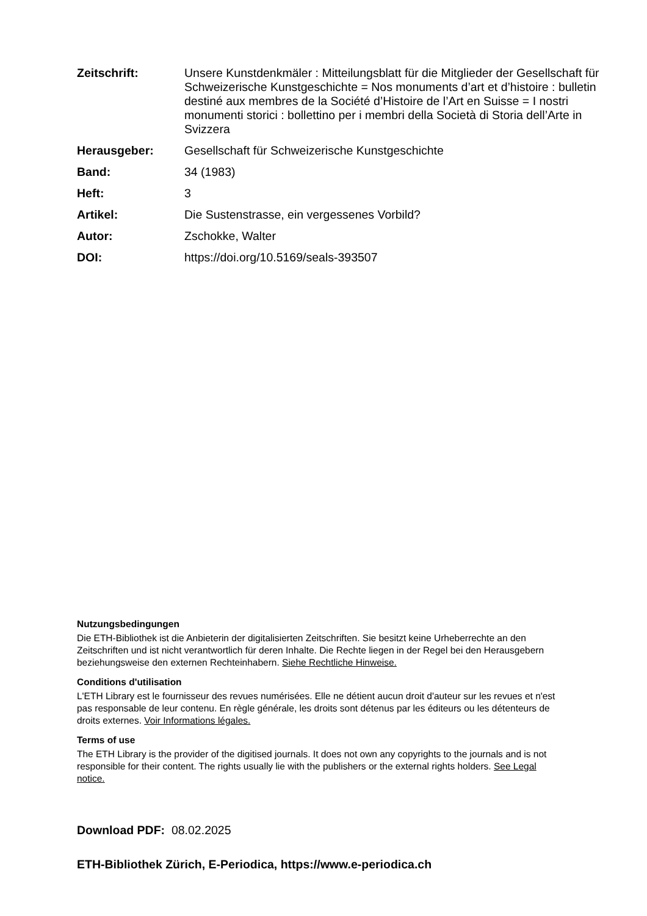| Zeitschrift: | Unsere Kunstdenkmäler : Mitteilungsblatt für die Mitglieder der Gesellschaft für Schweizerische Kunstgeschichte = Nos monuments d’art et d’histoire : bulletin destiné aux membres de la Société d’Histoire de l’Art en Suisse = I nostri monumenti storici : bollettino per i membri della Società di Storia dell’Arte in Svizzera |
| Herausgeber: | Gesellschaft für Schweizerische Kunstgeschichte |
| Band: | 34 (1983) |
| Heft: | 3 |
| Artikel: | Die Sustenstrasse, ein vergessenes Vorbild? |
| Autor: | Zschokke, Walter |
| DOI: | https://doi.org/10.5169/seals-393507 |
Nutzungsbedingungen
Die ETH-Bibliothek ist die Anbieterin der digitalisierten Zeitschriften. Sie besitzt keine Urheberrechte an den Zeitschriften und ist nicht verantwortlich für deren Inhalte. Die Rechte liegen in der Regel bei den Herausgebern beziehungsweise den externen Rechteinhabern. Siehe Rechtliche Hinweise.
Conditions d'utilisation
L'ETH Library est le fournisseur des revues numérisées. Elle ne détient aucun droit d'auteur sur les revues et n'est pas responsable de leur contenu. En règle générale, les droits sont détenus par les éditeurs ou les détenteurs de droits externes. Voir Informations légales.
Terms of use
The ETH Library is the provider of the digitised journals. It does not own any copyrights to the journals and is not responsible for their content. The rights usually lie with the publishers or the external rights holders. See Legal notice.
Download PDF: 08.02.2025
ETH-Bibliothek Zürich, E-Periodica, https://www.e-periodica.ch